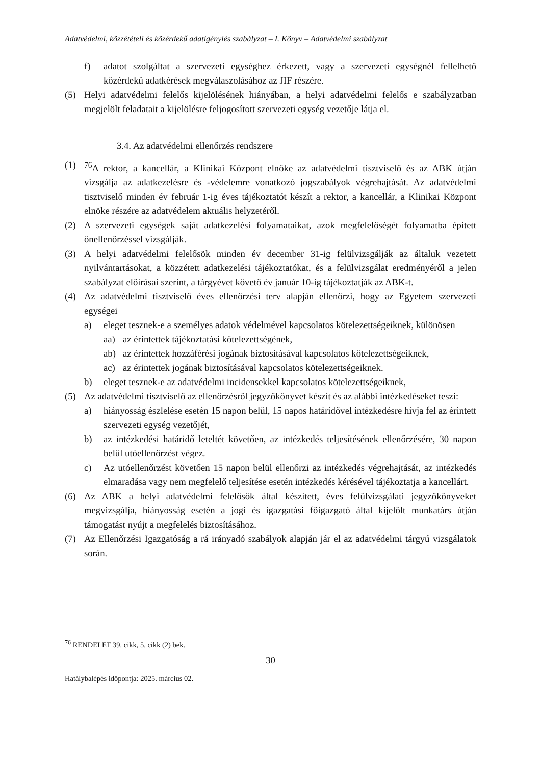Adatvédelmi, közzétételi és közérdekű adatigénylés szabályzat – I. Könyv – Adatvédelmi szabályzat
f) adatot szolgáltat a szervezeti egységhez érkezett, vagy a szervezeti egységnél fellelhető közérdekű adatkérések megválaszolásához az JIF részére.
(5) Helyi adatvédelmi felelős kijelölésének hiányában, a helyi adatvédelmi felelős e szabályzatban megjelölt feladatait a kijelölésre feljogosított szervezeti egység vezetője látja el.
3.4. Az adatvédelmi ellenőrzés rendszere
(1) <sup>76</sup>A rektor, a kancellár, a Klinikai Központ elnöke az adatvédelmi tisztviselő és az ABK útján vizsgálja az adatkezelésre és -védelemre vonatkozó jogszabályok végrehajtását. Az adatvédelmi tisztviselő minden év február 1-ig éves tájékoztatót készít a rektor, a kancellár, a Klinikai Központ elnöke részére az adatvédelem aktuális helyzetéről.
(2) A szervezeti egységek saját adatkezelési folyamataikat, azok megfelelőségét folyamatba épített önellenőrzéssel vizsgálják.
(3) A helyi adatvédelmi felelősök minden év december 31-ig felülvizsgálják az általuk vezetett nyilvántartásokat, a közzétett adatkezelési tájékoztatókat, és a felülvizsgálat eredményéről a jelen szabályzat előírásai szerint, a tárgyévet követő év január 10-ig tájékoztatják az ABK-t.
(4) Az adatvédelmi tisztviselő éves ellenőrzési terv alapján ellenőrzi, hogy az Egyetem szervezeti egységei
a) eleget tesznek-e a személyes adatok védelmével kapcsolatos kötelezettségeiknek, különösen
aa) az érintettek tájékoztatási kötelezettségének,
ab) az érintettek hozzáférési jogának biztosításával kapcsolatos kötelezettségeiknek,
ac) az érintettek jogának biztosításával kapcsolatos kötelezettségeiknek.
b) eleget tesznek-e az adatvédelmi incidensekkel kapcsolatos kötelezettségeiknek,
(5) Az adatvédelmi tisztviselő az ellenőrzésről jegyzőkönyvet készít és az alábbi intézkedéseket teszi:
a) hiányosság észlelése esetén 15 napon belül, 15 napos határidővel intézkedésre hívja fel az érintett szervezeti egység vezetőjét,
b) az intézkedési határidő leteltét követően, az intézkedés teljesítésének ellenőrzésére, 30 napon belül utóellenőrzést végez.
c) Az utóellenőrzést követően 15 napon belül ellenőrzi az intézkedés végrehajtását, az intézkedés elmaradása vagy nem megfelelő teljesítése esetén intézkedés kérésével tájékoztatja a kancellárt.
(6) Az ABK a helyi adatvédelmi felelősök által készített, éves felülvizsgálati jegyzőkönyveket megvizsgálja, hiányosság esetén a jogi és igazgatási főigazgató által kijelölt munkatárs útján támogatást nyújt a megfelelés biztosításához.
(7) Az Ellenőrzési Igazgatóság a rá irányadó szabályok alapján jár el az adatvédelmi tárgyú vizsgálatok során.
<sup>76</sup> RENDELET 39. cikk, 5. cikk (2) bek.
30
Hatálybalépés időpontja: 2025. március 02.